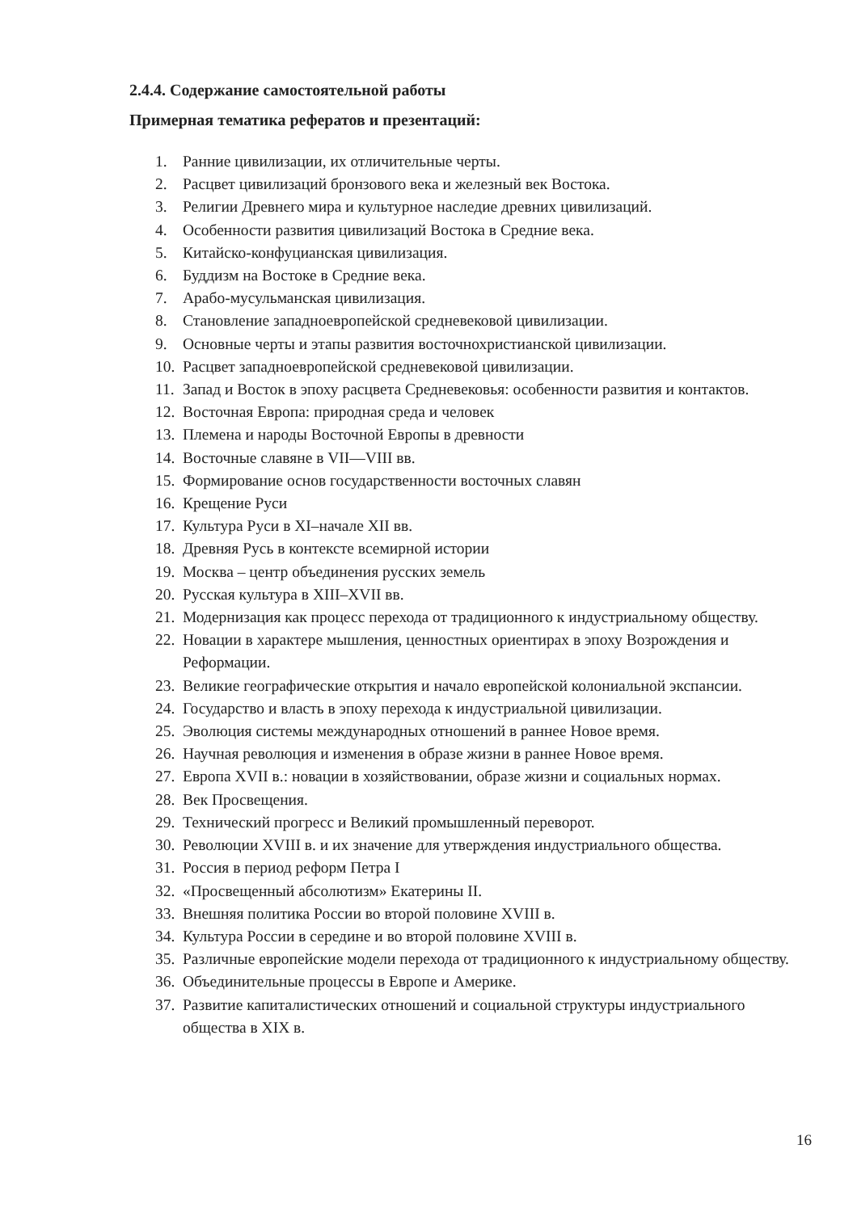2.4.4. Содержание самостоятельной работы
Примерная тематика рефератов и презентаций:
1. Ранние цивилизации, их отличительные черты.
2. Расцвет цивилизаций бронзового века и железный век Востока.
3. Религии Древнего мира и культурное наследие древних цивилизаций.
4. Особенности развития цивилизаций Востока в Средние века.
5. Китайско-конфуцианская цивилизация.
6. Буддизм на Востоке в Средние века.
7. Арабо-мусульманская цивилизация.
8. Становление западноевропейской средневековой цивилизации.
9. Основные черты и этапы развития восточнохристианской цивилизации.
10. Расцвет западноевропейской средневековой цивилизации.
11. Запад и Восток в эпоху расцвета Средневековья: особенности развития и контактов.
12. Восточная Европа: природная среда и человек
13. Племена и народы Восточной Европы в древности
14. Восточные славяне в VII—VIII вв.
15. Формирование основ государственности восточных славян
16. Крещение Руси
17. Культура Руси в XI–начале XII вв.
18. Древняя Русь в контексте всемирной истории
19. Москва – центр объединения русских земель
20. Русская культура в XIII–XVII вв.
21. Модернизация как процесс перехода от традиционного к индустриальному обществу.
22. Новации в характере мышления, ценностных ориентирах в эпоху Возрождения и Реформации.
23. Великие географические открытия и начало европейской колониальной экспансии.
24. Государство и власть в эпоху перехода к индустриальной цивилизации.
25. Эволюция системы международных отношений в раннее Новое время.
26. Научная революция и изменения в образе жизни в раннее Новое время.
27. Европа XVII в.: новации в хозяйствовании, образе жизни и социальных нормах.
28. Век Просвещения.
29. Технический прогресс и Великий промышленный переворот.
30. Революции XVIII в. и их значение для утверждения индустриального общества.
31. Россия в период реформ Петра I
32. «Просвещенный абсолютизм» Екатерины II.
33. Внешняя политика России во второй половине XVIII в.
34. Культура России в середине и во второй половине XVIII в.
35. Различные европейские модели перехода от традиционного к индустриальному обществу.
36. Объединительные процессы в Европе и Америке.
37. Развитие капиталистических отношений и социальной структуры индустриального общества в XIX в.
16